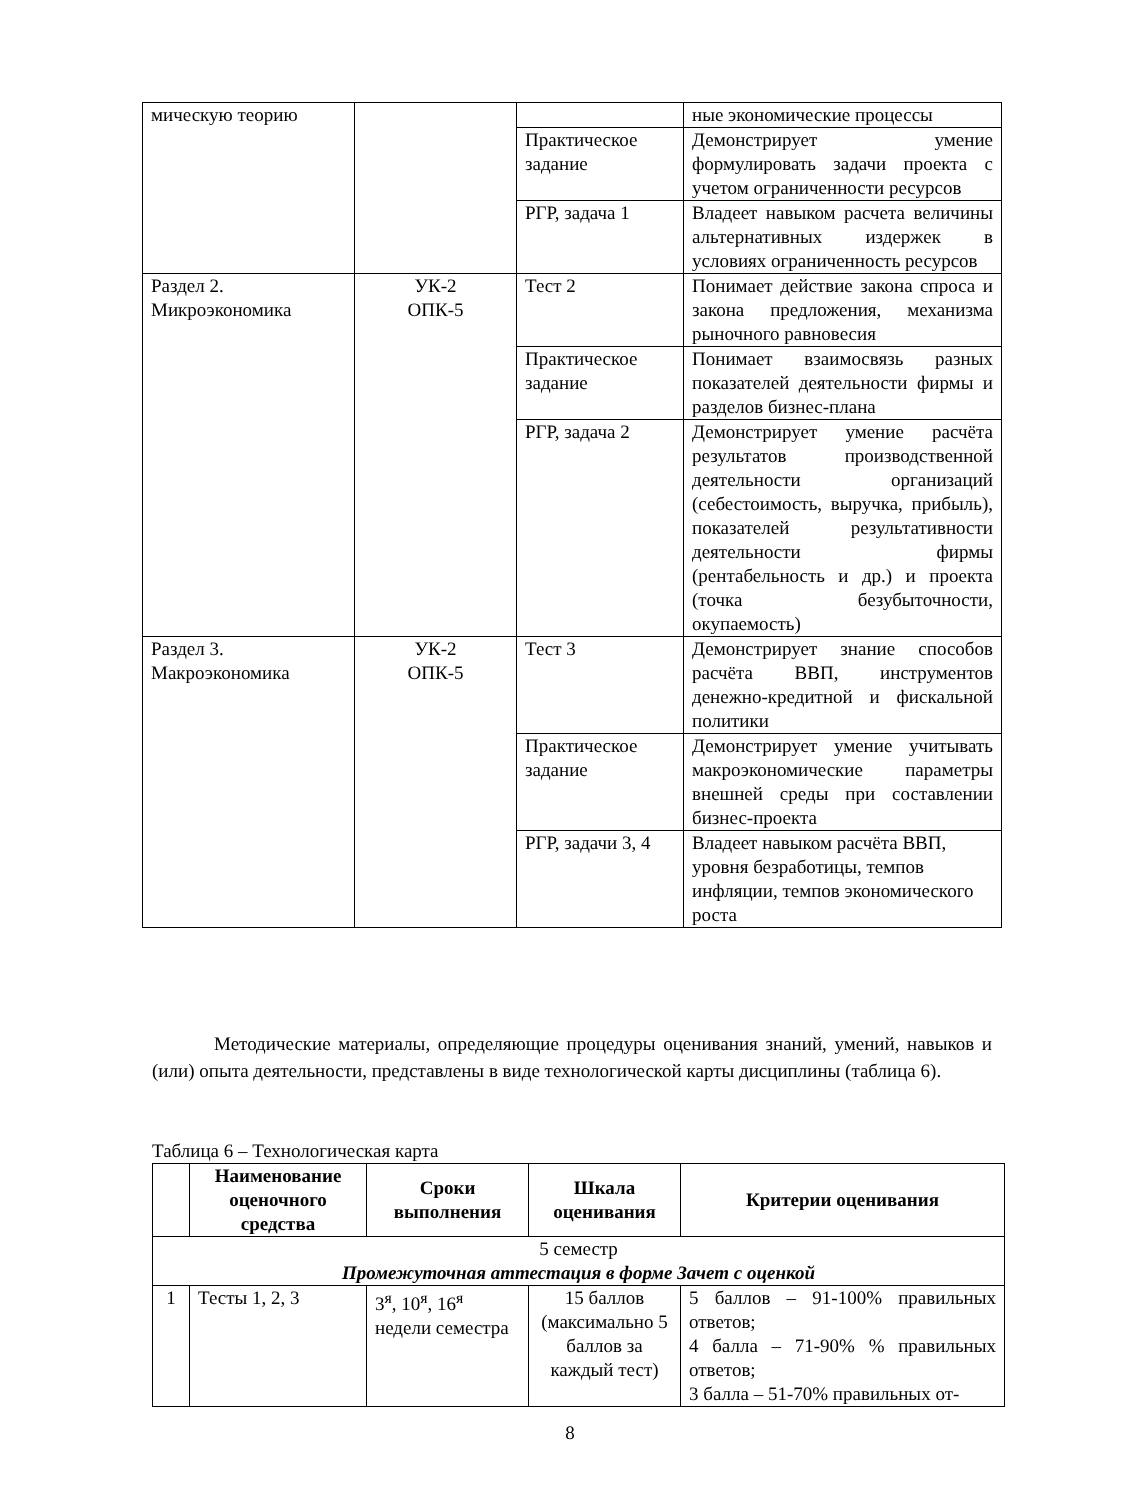| мическую теорию | | | ные экономические процессы |
| | | Практическое задание | Демонстрирует умение формулировать задачи проекта с учетом ограниченности ресурсов |
| | | РГР, задача 1 | Владеет навыком расчета величины альтернативных издержек в условиях ограниченность ресурсов |
| Раздел 2. Микроэкономика | УК-2 ОПК-5 | Тест 2 | Понимает действие закона спроса и закона предложения, механизма рыночного равновесия |
| | | Практическое задание | Понимает взаимосвязь разных показателей деятельности фирмы и разделов бизнес-плана |
| | | РГР, задача 2 | Демонстрирует умение расчёта результатов производственной деятельности организаций (себестоимость, выручка, прибыль), показателей результативности деятельности фирмы (рентабельность и др.) и проекта (точка безубыточности, окупаемость) |
| Раздел 3. Макроэкономика | УК-2 ОПК-5 | Тест 3 | Демонстрирует знание способов расчёта ВВП, инструментов денежно-кредитной и фискальной политики |
| | | Практическое задание | Демонстрирует умение учитывать макроэкономические параметры внешней среды при составлении бизнес-проекта |
| | | РГР, задачи 3, 4 | Владеет навыком расчёта ВВП, уровня безработицы, темпов инфляции, темпов экономического роста |
Методические материалы, определяющие процедуры оценивания знаний, умений, навыков и (или) опыта деятельности, представлены в виде технологической карты дисциплины (таблица 6).
Таблица 6 – Технологическая карта
| | Наименование оценочного средства | Сроки выполнения | Шкала оценивания | Критерии оценивания |
| --- | --- | --- | --- | --- |
| 5 семестр Промежуточная аттестация в форме Зачет с оценкой | | | | |
| 1 | Тесты 1, 2, 3 | 3<sup>я</sup>, 10<sup>я</sup>, 16<sup>я</sup> недели семестра | 15 баллов (максимально 5 баллов за каждый тест) | 5 баллов – 91-100% правильных ответов; 4 балла – 71-90% % правильных ответов; 3 балла – 51-70% правильных от- |
8